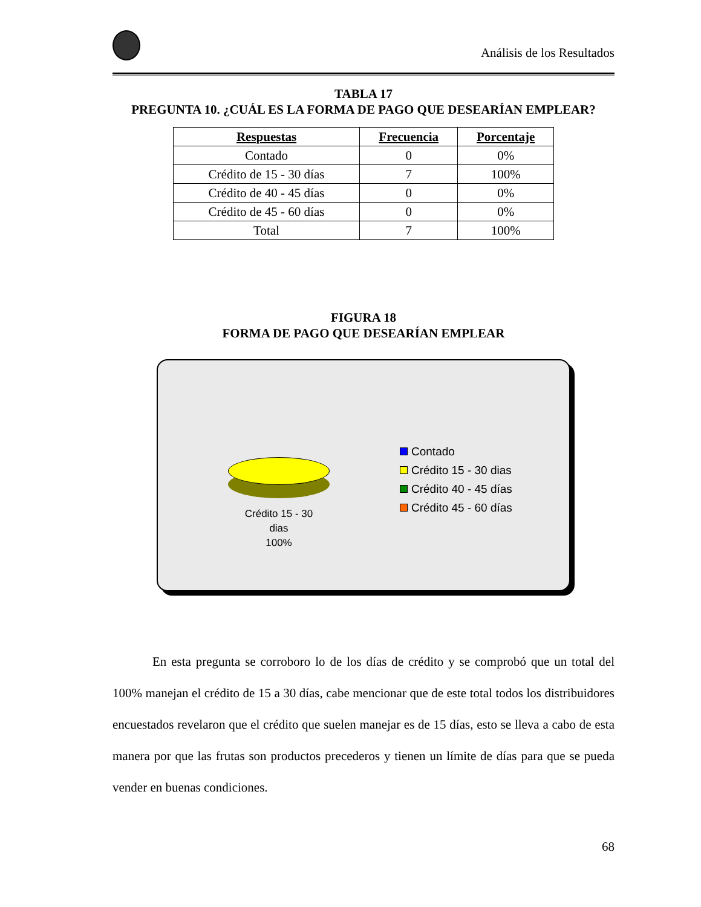Análisis de los Resultados
TABLA 17
PREGUNTA 10. ¿CUÁL ES LA FORMA DE PAGO QUE DESEARÍAN EMPLEAR?
| Respuestas | Frecuencia | Porcentaje |
| --- | --- | --- |
| Contado | 0 | 0% |
| Crédito de 15 - 30 días | 7 | 100% |
| Crédito de 40 - 45 días | 0 | 0% |
| Crédito de 45 - 60 días | 0 | 0% |
| Total | 7 | 100% |
FIGURA 18
FORMA DE PAGO QUE DESEARÍAN EMPLEAR
Crédito 15 - 30
dias
100%
Contado
Crédito 15 - 30 dias
Crédito 40 - 45 días
Crédito 45 - 60 días
En esta pregunta se corroboro lo de los días de crédito y se comprobó que un total del 100% manejan el crédito de 15 a 30 días, cabe mencionar que de este total todos los distribuidores encuestados revelaron que el crédito que suelen manejar es de 15 días, esto se lleva a cabo de esta manera por que las frutas son productos precederos y tienen un límite de días para que se pueda vender en buenas condiciones.
68